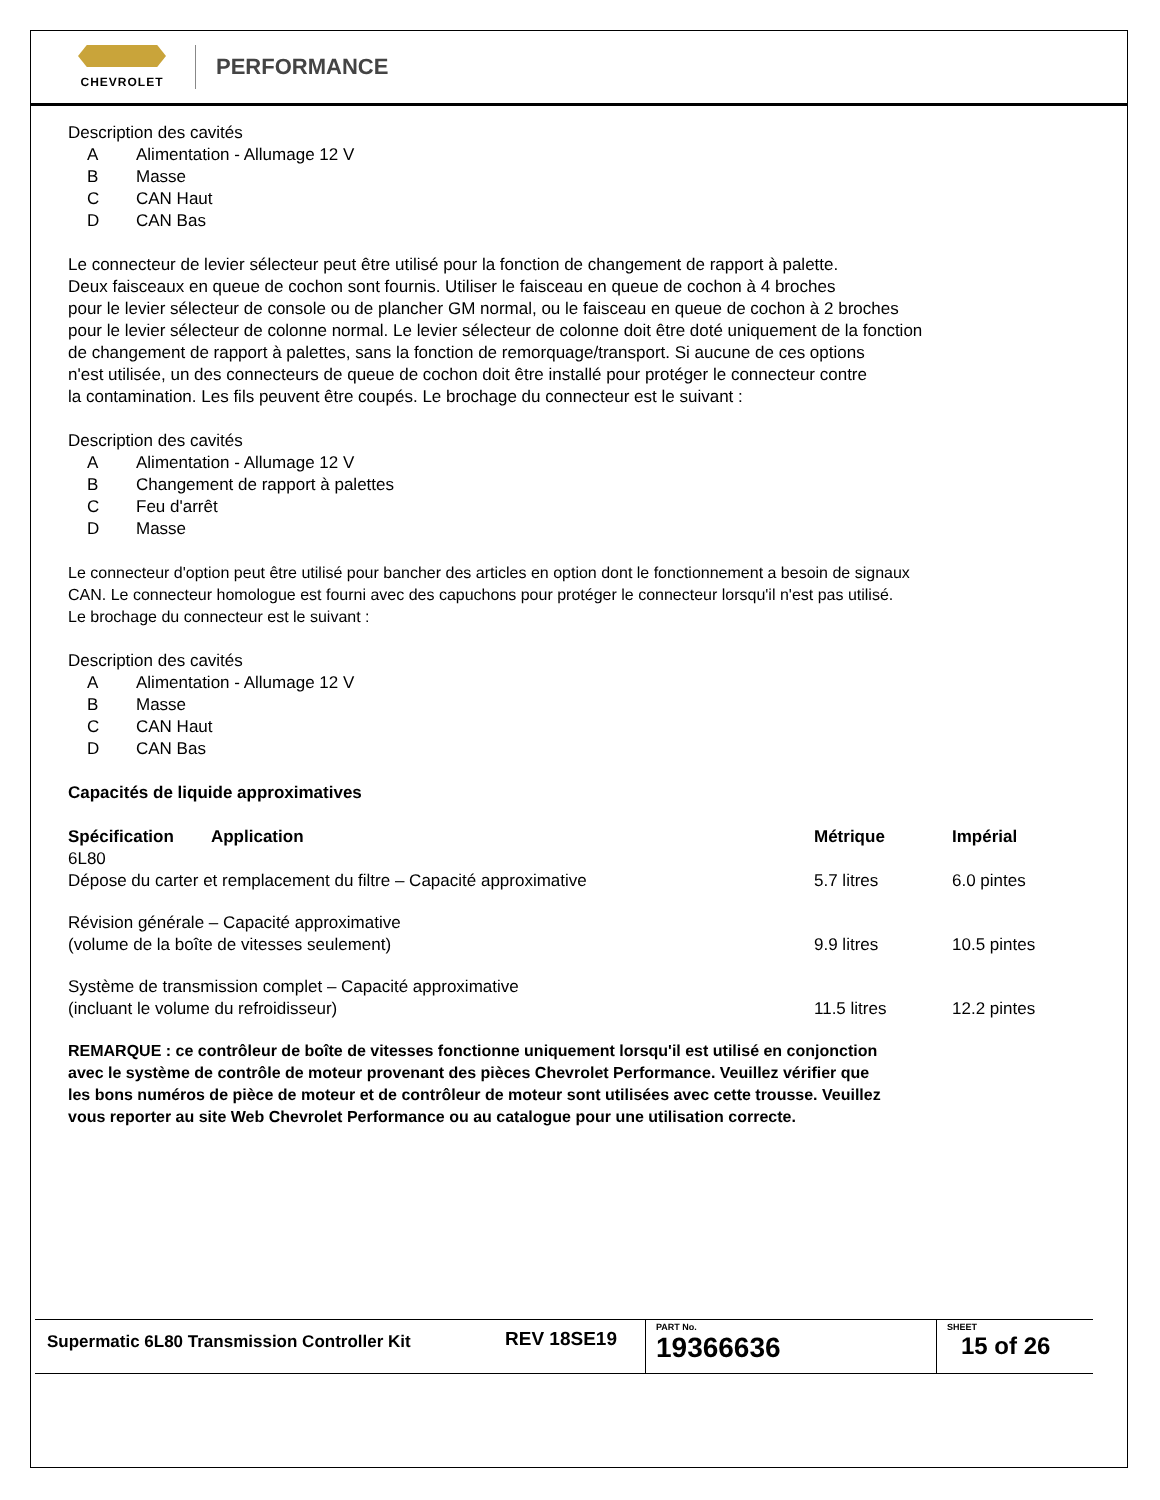CHEVROLET
PERFORMANCE
Description des cavités
A Alimentation - Allumage 12 V
B Masse
C CAN Haut
D CAN Bas
Le connecteur de levier sélecteur peut être utilisé pour la fonction de changement de rapport à palette.
Deux faisceaux en queue de cochon sont fournis. Utiliser le faisceau en queue de cochon à 4 broches
pour le levier sélecteur de console ou de plancher GM normal, ou le faisceau en queue de cochon à 2 broches
pour le levier sélecteur de colonne normal. Le levier sélecteur de colonne doit être doté uniquement de la fonction
de changement de rapport à palettes, sans la fonction de remorquage/transport. Si aucune de ces options
n'est utilisée, un des connecteurs de queue de cochon doit être installé pour protéger le connecteur contre
la contamination. Les fils peuvent être coupés. Le brochage du connecteur est le suivant :
Description des cavités
A Alimentation - Allumage 12 V
B Changement de rapport à palettes
C Feu d'arrêt
D Masse
Le connecteur d'option peut être utilisé pour bancher des articles en option dont le fonctionnement a besoin de signaux
CAN. Le connecteur homologue est fourni avec des capuchons pour protéger le connecteur lorsqu'il n'est pas utilisé.
Le brochage du connecteur est le suivant :
Description des cavités
A Alimentation - Allumage 12 V
B Masse
C CAN Haut
D CAN Bas
Capacités de liquide approximatives
| Spécification Application | Métrique | Impérial |
| --- | --- | --- |
| 6L80 Dépose du carter et remplacement du filtre – Capacité approximative | 5.7 litres | 6.0 pintes |
| Révision générale – Capacité approximative (volume de la boîte de vitesses seulement) | 9.9 litres | 10.5 pintes |
| Système de transmission complet – Capacité approximative (incluant le volume du refroidisseur) | 11.5 litres | 12.2 pintes |
REMARQUE : ce contrôleur de boîte de vitesses fonctionne uniquement lorsqu'il est utilisé en conjonction
avec le système de contrôle de moteur provenant des pièces Chevrolet Performance. Veuillez vérifier que
les bons numéros de pièce de moteur et de contrôleur de moteur sont utilisées avec cette trousse. Veuillez
vous reporter au site Web Chevrolet Performance ou au catalogue pour une utilisation correcte.
Supermatic 6L80 Transmission Controller Kit
REV 18SE19
PART No.
19366636
SHEET
15 of 26